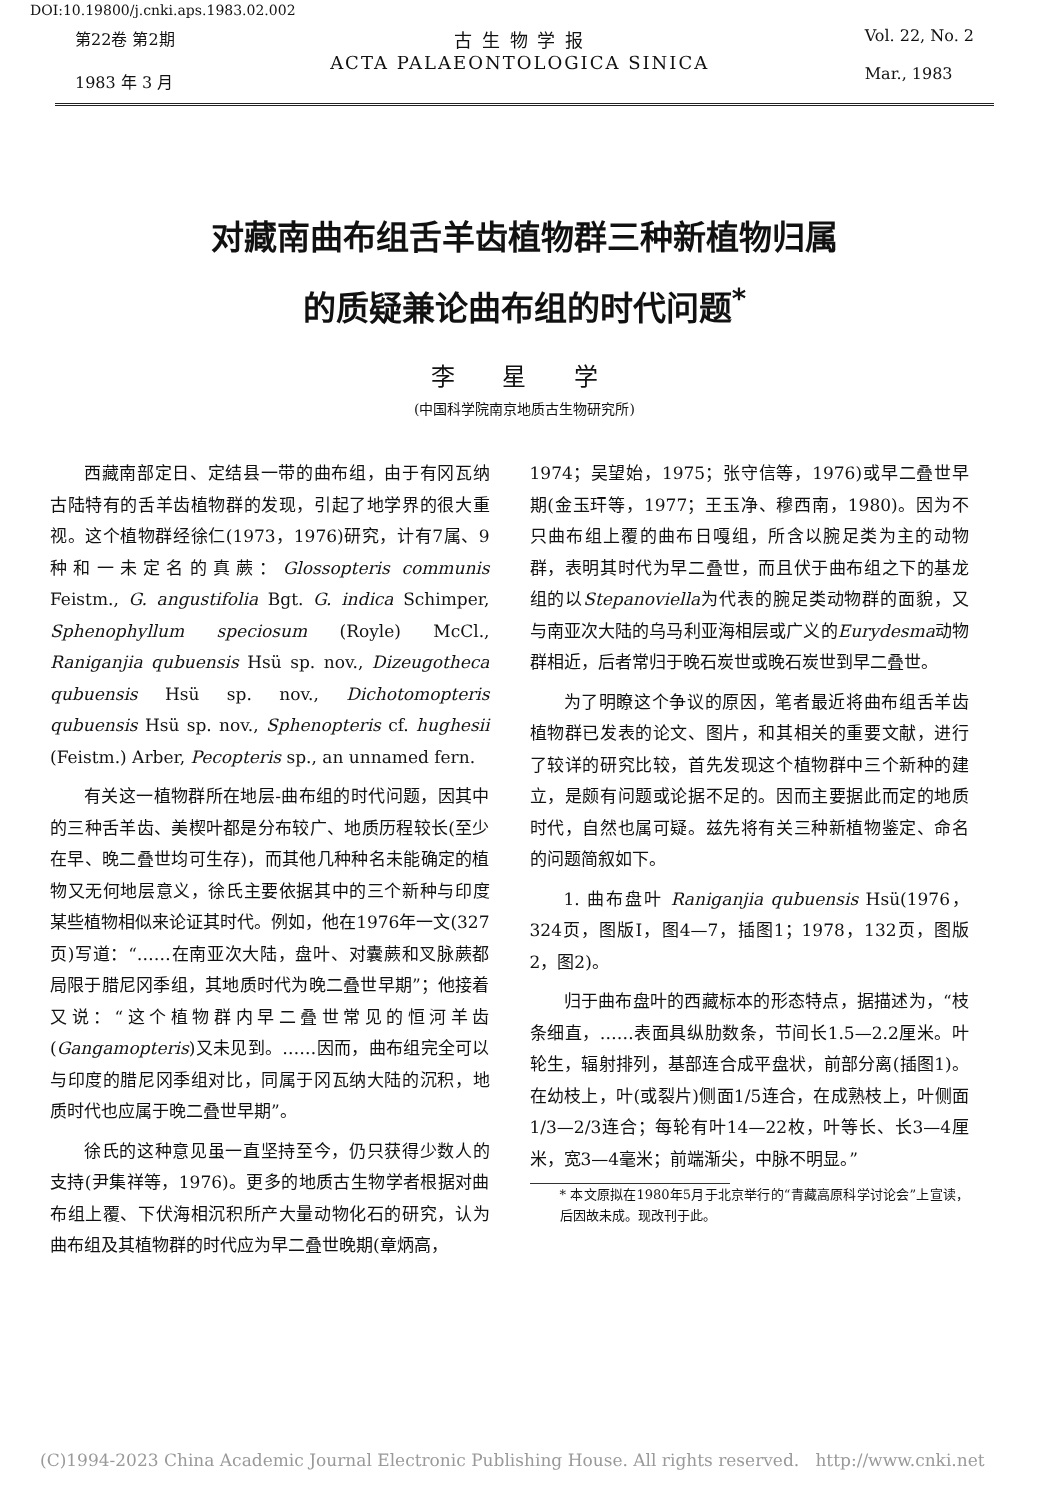DOI:10.19800/j.cnki.aps.1983.02.002
第22卷 第2期
1983 年 3 月
古 生 物 学 报
ACTA PALAEONTOLOGICA SINICA
Vol. 22, No. 2
Mar., 1983
对藏南曲布组舌羊齿植物群三种新植物归属
的质疑兼论曲布组的时代问题<sup>*</sup>
李 星 学
(中国科学院南京地质古生物研究所)
西藏南部定日、定结县一带的曲布组，由于有冈瓦纳古陆特有的舌羊齿植物群的发现，引起了地学界的很大重视。这个植物群经徐仁(1973，1976)研究，计有7属、9种和一未定名的真蕨：Glossopteris communis Feistm., G. angustifolia Bgt. G. indica Schimper, Sphenophyllum speciosum (Royle) McCl., Raniganjia qubuensis Hsü sp. nov., Dizeugotheca qubuensis Hsü sp. nov., Dichotomopteris qubuensis Hsü sp. nov., Sphenopteris cf. hughesii (Feistm.) Arber, Pecopteris sp., an unnamed fern.
有关这一植物群所在地层-曲布组的时代问题，因其中的三种舌羊齿、美楔叶都是分布较广、地质历程较长(至少在早、晚二叠世均可生存)，而其他几种种名未能确定的植物又无何地层意义，徐氏主要依据其中的三个新种与印度某些植物相似来论证其时代。例如，他在1976年一文(327页)写道：“……在南亚次大陆，盘叶、对囊蕨和叉脉蕨都局限于腊尼冈季组，其地质时代为晚二叠世早期”；他接着又说：“这个植物群内早二叠世常见的恒河羊齿(Gangamopteris)又未见到。……因而，曲布组完全可以与印度的腊尼冈季组对比，同属于冈瓦纳大陆的沉积，地质时代也应属于晚二叠世早期”。
徐氏的这种意见虽一直坚持至今，仍只获得少数人的支持(尹集祥等，1976)。更多的地质古生物学者根据对曲布组上覆、下伏海相沉积所产大量动物化石的研究，认为曲布组及其植物群的时代应为早二叠世晚期(章炳高，
1974；吴望始，1975；张守信等，1976)或早二叠世早期(金玉玕等，1977；王玉净、穆西南，1980)。因为不只曲布组上覆的曲布日嘎组，所含以腕足类为主的动物群，表明其时代为早二叠世，而且伏于曲布组之下的基龙组的以Stepanoviella为代表的腕足类动物群的面貌，又与南亚次大陆的乌马利亚海相层或广义的Eurydesma动物群相近，后者常归于晚石炭世或晚石炭世到早二叠世。
为了明瞭这个争议的原因，笔者最近将曲布组舌羊齿植物群已发表的论文、图片，和其相关的重要文献，进行了较详的研究比较，首先发现这个植物群中三个新种的建立，是颇有问题或论据不足的。因而主要据此而定的地质时代，自然也属可疑。兹先将有关三种新植物鉴定、命名的问题简叙如下。
1. 曲布盘叶 Raniganjia qubuensis Hsü(1976，324页，图版I，图4—7，插图1；1978，132页，图版2，图2)。
归于曲布盘叶的西藏标本的形态特点，据描述为，“枝条细直，……表面具纵肋数条，节间长1.5—2.2厘米。叶轮生，辐射排列，基部连合成平盘状，前部分离(插图1)。在幼枝上，叶(或裂片)侧面1/5连合，在成熟枝上，叶侧面1/3—2/3连合；每轮有叶14—22枚，叶等长、长3—4厘米，宽3—4毫米；前端渐尖，中脉不明显。”
* 本文原拟在1980年5月于北京举行的“青藏高原科学讨论会”上宣读，后因故未成。现改刊于此。
(C)1994-2023 China Academic Journal Electronic Publishing House. All rights reserved. http://www.cnki.net